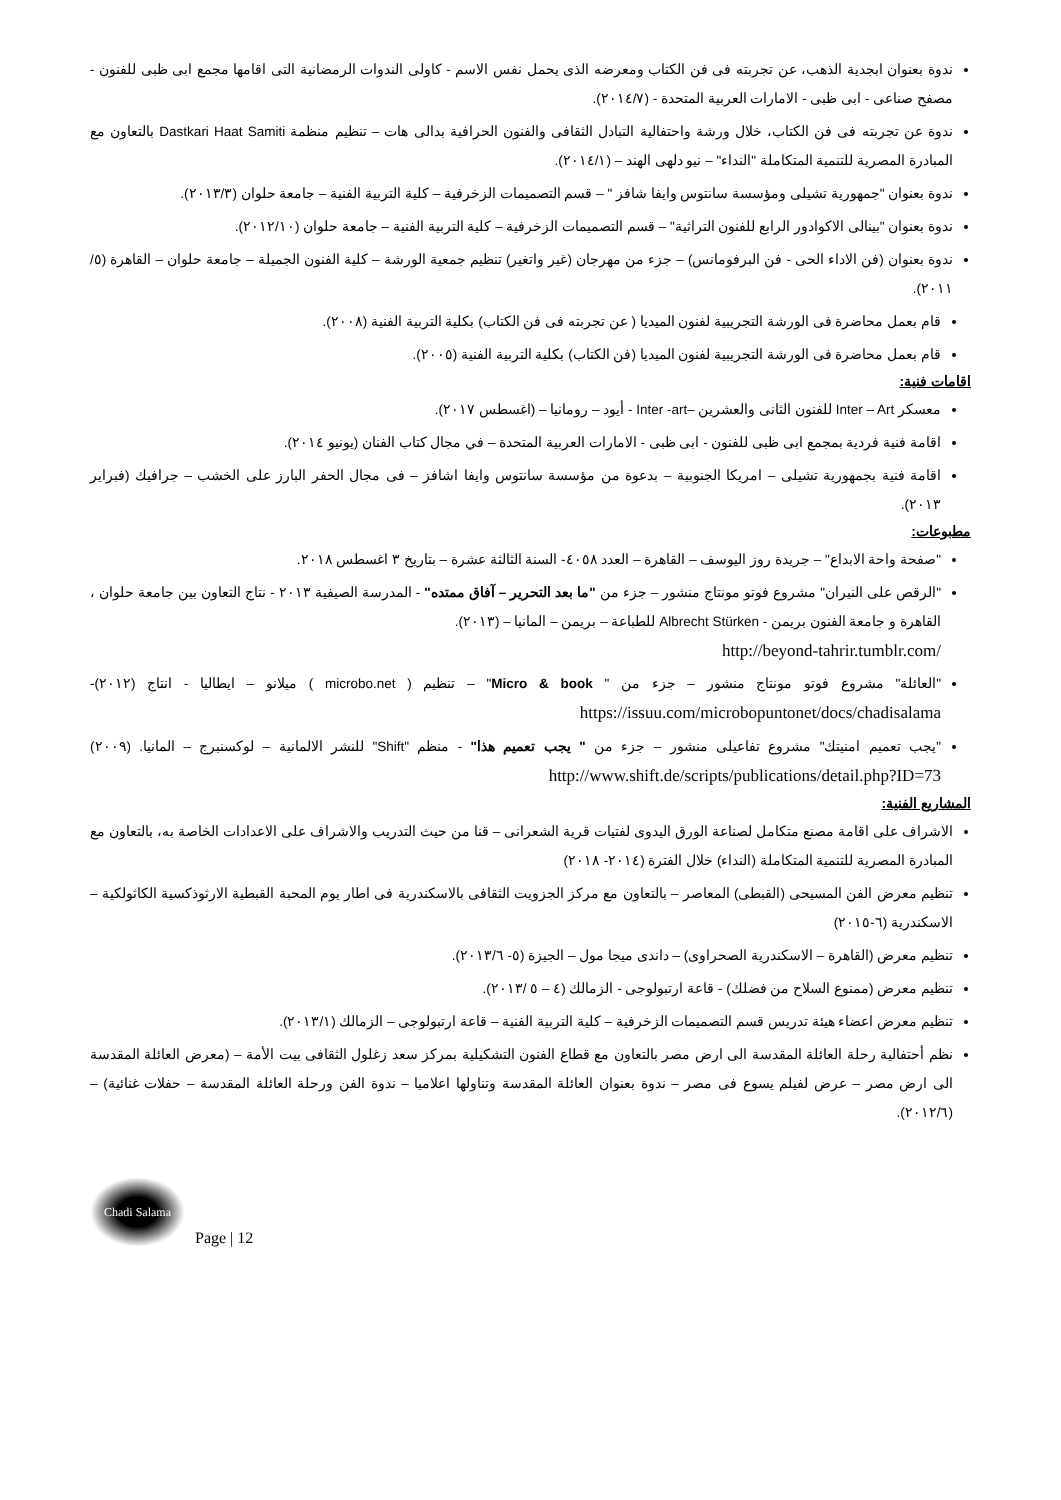ندوة بعنوان ابجدية الذهب، عن تجربته فى فن الكتاب ومعرضه الذى يحمل نفس الاسم - كاولى الندوات الرمضانية التى اقامها مجمع ابى ظبى للفنون - مصفح صناعى - ابى ظبى - الامارات العربية المتحدة - (٢٠١٤/٧).
ندوة عن تجربته فى فن الكتاب، خلال ورشة واحتفالية التبادل الثقافى والفنون الحرافية بدالى هات – تنظيم منظمة Dastkari Haat Samiti بالتعاون مع المبادرة المصرية للتنمية المتكاملة "النداء" – نيو دلهى الهند – (٢٠١٤/١).
ندوة بعنوان "جمهورية تشيلى ومؤسسة سانتوس وايفا شافز " – قسم التصميمات الزخرفية – كلية التربية الفنية – جامعة حلوان (٢٠١٣/٣).
ندوة بعنوان "بينالى الاكوادور الرابع للفنون التراثية" – قسم التصميمات الزخرفية – كلية التربية الفنية – جامعة حلوان (٢٠١٢/١٠).
ندوة بعنوان (فن الاداء الحى - فن البرفومانس) – جزء من مهرجان (غير واتغير) تنظيم جمعية الورشة – كلية الفنون الجميلة – جامعة حلوان – القاهرة (٥/ ٢٠١١).
قام بعمل محاضرة فى الورشة التجريبية لفنون الميديا ( عن تجربته فى فن الكتاب) بكلية التربية الفنية (٢٠٠٨).
قام بعمل محاضرة فى الورشة التجريبية لفنون الميديا (فن الكتاب) بكلية التربية الفنية (٢٠٠٥).
اقامات فنية:
معسكر Inter – Art للفنون الثانى والعشرين –Inter -art - أيود – رومانيا – (اغسطس ٢٠١٧).
اقامة فنية فردية بمجمع ابى ظبى للفنون - ابى ظبى - الامارات العربية المتحدة – في مجال كتاب الفنان (يونيو ٢٠١٤).
اقامة فنية بجمهورية تشيلى – امريكا الجنوبية – بدعوة من مؤسسة سانتوس وايفا اشافز – فى مجال الحفر البارز على الخشب – جرافيك (فبراير ٢٠١٣).
مطبوعات:
"صفحة واحة الابداع" – جريدة روز اليوسف – القاهرة – العدد ٤٠٥٨- السنة الثالثة عشرة – بتاريخ ٣ اغسطس ٢٠١٨.
"الرقص على النيران" مشروع فوتو مونتاج منشور – جزء من "ما بعد التحرير – آفاق ممتده" - المدرسة الصيفية ٢٠١٣ - نتاج التعاون بين جامعة حلوان ، القاهرة و جامعة الفنون بريمن - Albrecht Stürken للطباعة – بريمن – المانيا – (٢٠١٣).
http://beyond-tahrir.tumblr.com/
"العائلة" مشروع فوتو مونتاج منشور – جزء من " Micro & book" – تنظيم ( microbo.net ) ميلانو – ايطاليا - انتاج (٢٠١٢)- https://issuu.com/microbopuntonet/docs/chadisalama
"يجب تعميم امنيتك" مشروع تفاعيلى منشور – جزء من " يجب تعميم هذا" - منظم "Shift" للنشر الالمانية – لوكسنبرج – المانيا. (٢٠٠٩) http://www.shift.de/scripts/publications/detail.php?ID=73
المشاريع الفنية:
الاشراف على اقامة مصنع متكامل لصناعة الورق اليدوى لفتيات قرية الشعرانى – قنا من حيث التدريب والاشراف على الاعدادات الخاصة به، بالتعاون مع المبادرة المصرية للتنمية المتكاملة (النداء) خلال الفترة (٢٠١٤- ٢٠١٨)
تنظيم معرض الفن المسيحى (القبطى) المعاصر – بالتعاون مع مركز الجزويت الثقافى بالاسكندرية فى اطار يوم المحبة القبطية الارثوذكسية الكاثولكية – الاسكندرية (٦-٢٠١٥)
تنظيم معرض (القاهرة – الاسكندرية الصحراوى) – داندى ميجا مول – الجيزة (٥- ٢٠١٣/٦).
تنظيم معرض (ممنوع السلاح من فضلك) - قاعة ارتبولوجى - الزمالك (٤ – ٥ /٢٠١٣).
تنظيم معرض اعضاء هيئة تدريس قسم التصميمات الزخرفية – كلية التربية الفنية – قاعة ارتبولوجى – الزمالك (٢٠١٣/١).
نظم أحتفالية رحلة العائلة المقدسة الى ارض مصر بالتعاون مع قطاع الفنون التشكيلية بمركز سعد زغلول الثقافى بيت الأمة – (معرض العائلة المقدسة الى ارض مصر – عرض لفيلم يسوع فى مصر – ندوة بعنوان العائلة المقدسة وتناولها اعلاميا – ندوة الفن ورحلة العائلة المقدسة – حفلات غنائية) – (٢٠١٢/٦).
Chadi Salama
Page | 12